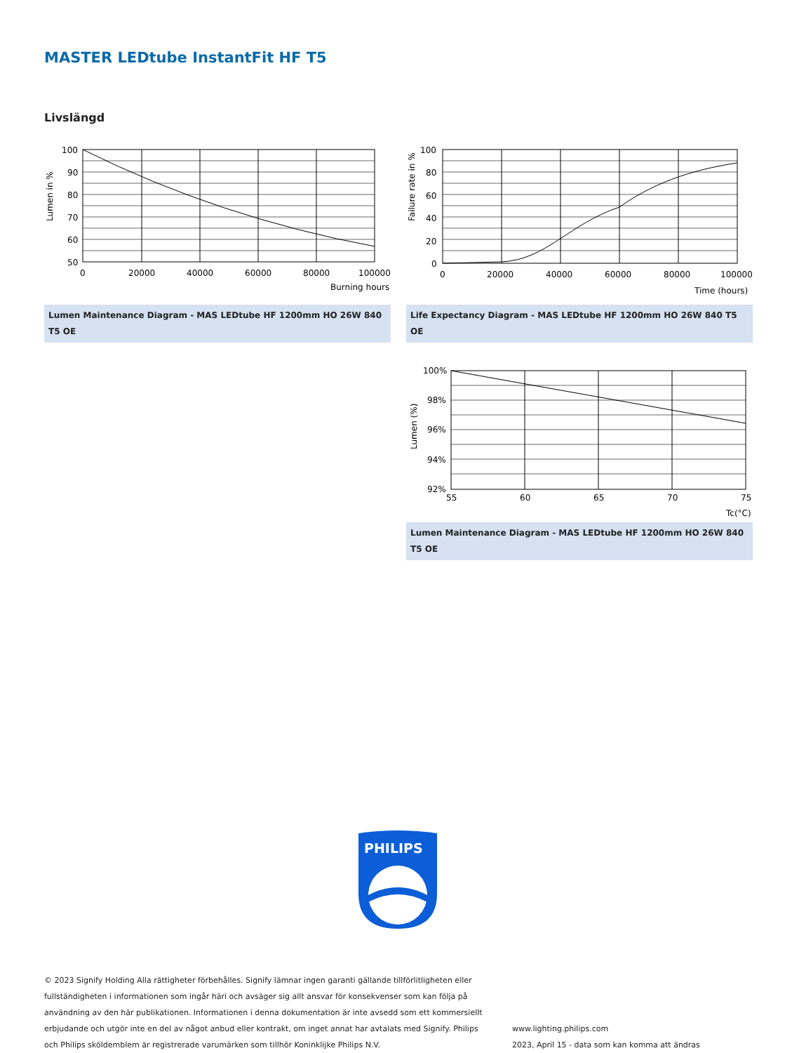MASTER LEDtube InstantFit HF T5
Livslängd
100
90
80
70
60
50
0
20000
40000
60000
80000
100000
Burning hours
Lumen in %
Lumen Maintenance Diagram - MAS LEDtube HF 1200mm HO 26W 840 T5 OE
100
80
60
40
20
0
0
20000
40000
60000
80000
100000
Time (hours)
Failure rate in %
Life Expectancy Diagram - MAS LEDtube HF 1200mm HO 26W 840 T5 OE
100%
98%
96%
94%
92%
55
60
65
70
75
Tc(°C)
Lumen (%)
Lumen Maintenance Diagram - MAS LEDtube HF 1200mm HO 26W 840 T5 OE
PHILIPS
© 2023 Signify Holding Alla rättigheter förbehålles. Signify lämnar ingen garanti gällande tillförlitligheten eller fullständigheten i informationen som ingår häri och avsäger sig allt ansvar för konsekvenser som kan följa på användning av den här publikationen. Informationen i denna dokumentation är inte avsedd som ett kommersiellt erbjudande och utgör inte en del av något anbud eller kontrakt, om inget annat har avtalats med Signify. Philips och Philips sköldemblem är registrerade varumärken som tillhör Koninklijke Philips N.V.
www.lighting.philips.com
2023, April 15 - data som kan komma att ändras